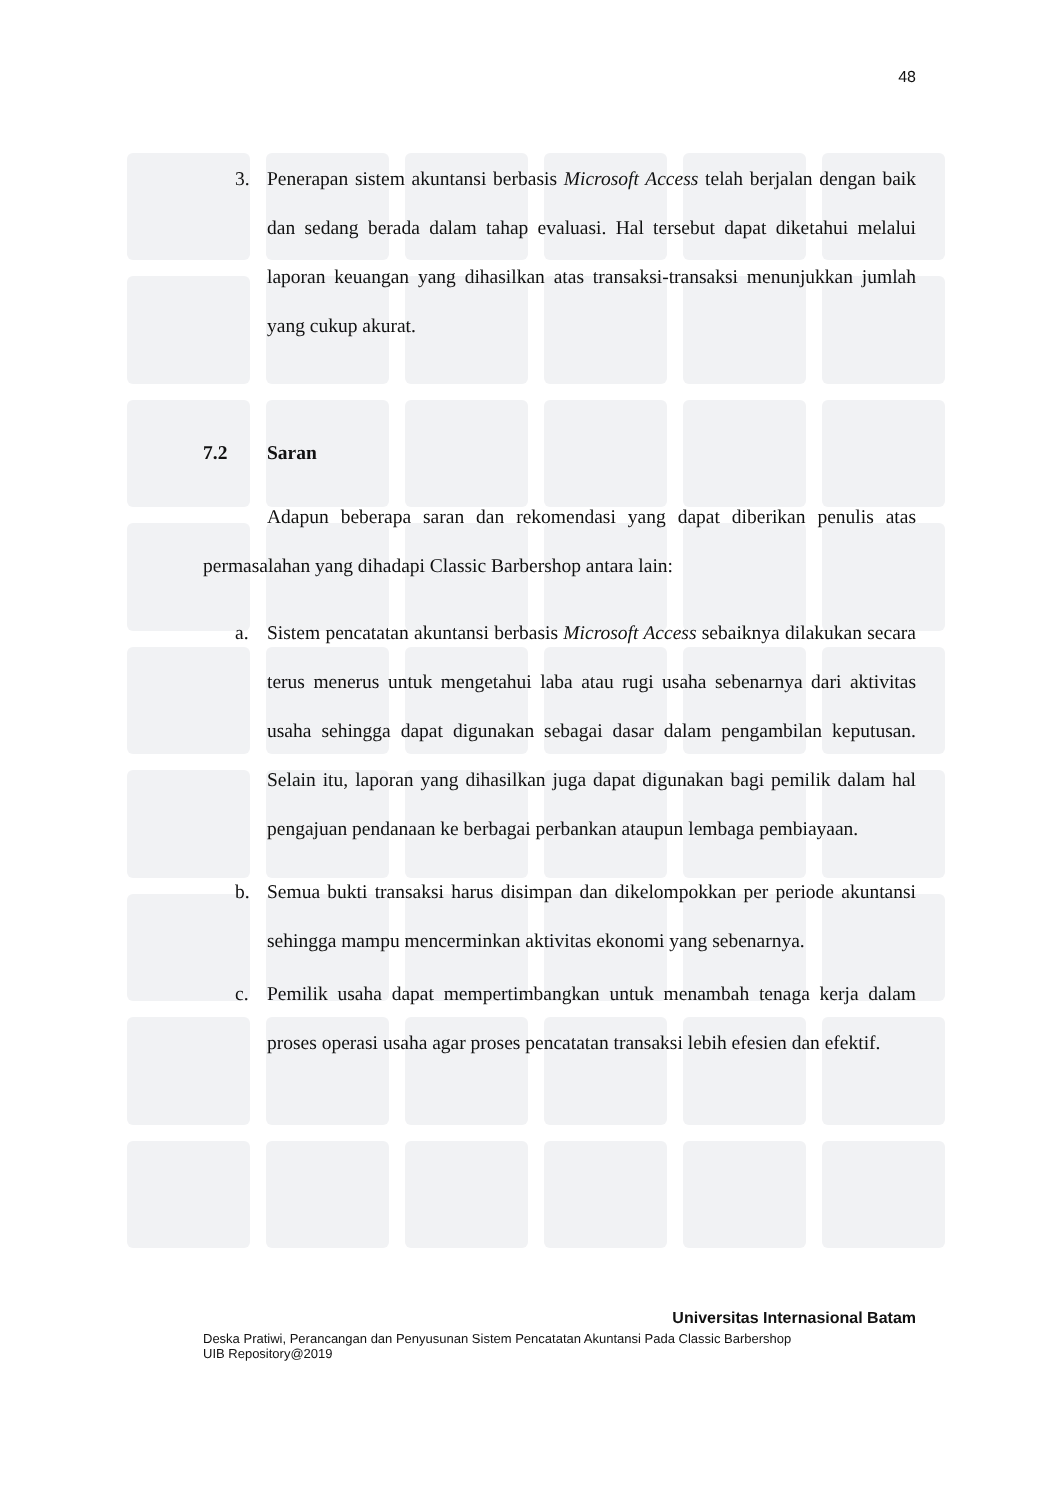48
3. Penerapan sistem akuntansi berbasis Microsoft Access telah berjalan dengan baik dan sedang berada dalam tahap evaluasi. Hal tersebut dapat diketahui melalui laporan keuangan yang dihasilkan atas transaksi-transaksi menunjukkan jumlah yang cukup akurat.
7.2 Saran
Adapun beberapa saran dan rekomendasi yang dapat diberikan penulis atas permasalahan yang dihadapi Classic Barbershop antara lain:
a. Sistem pencatatan akuntansi berbasis Microsoft Access sebaiknya dilakukan secara terus menerus untuk mengetahui laba atau rugi usaha sebenarnya dari aktivitas usaha sehingga dapat digunakan sebagai dasar dalam pengambilan keputusan. Selain itu, laporan yang dihasilkan juga dapat digunakan bagi pemilik dalam hal pengajuan pendanaan ke berbagai perbankan ataupun lembaga pembiayaan.
b. Semua bukti transaksi harus disimpan dan dikelompokkan per periode akuntansi sehingga mampu mencerminkan aktivitas ekonomi yang sebenarnya.
c. Pemilik usaha dapat mempertimbangkan untuk menambah tenaga kerja dalam proses operasi usaha agar proses pencatatan transaksi lebih efesien dan efektif.
Universitas Internasional Batam
Deska Pratiwi, Perancangan dan Penyusunan Sistem Pencatatan Akuntansi Pada Classic Barbershop
UIB Repository@2019